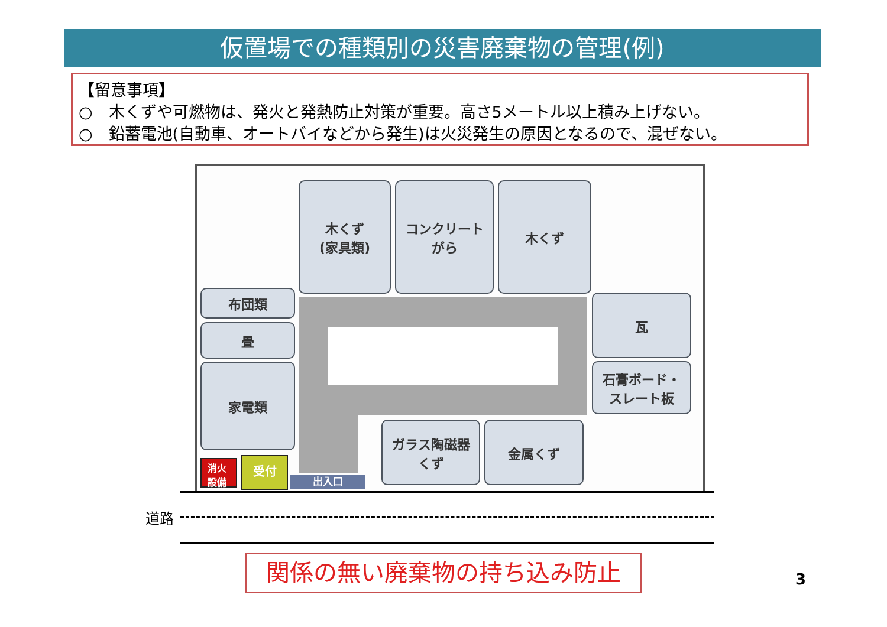仮置場での種類別の災害廃棄物の管理(例)
【留意事項】
○　木くずや可燃物は、発火と発熱防止対策が重要。高さ5メートル以上積み上げない。
○　鉛蓄電池(自動車、オートバイなどから発生)は火災発生の原因となるので、混ぜない。
木くず
(家具類)
コンクリート
がら
木くず
布団類
畳
家電類
瓦
石膏ボード・
スレート板
ガラス陶磁器
くず
金属くず
消火
設備
受付
出入口
道路
関係の無い廃棄物の持ち込み防止 3